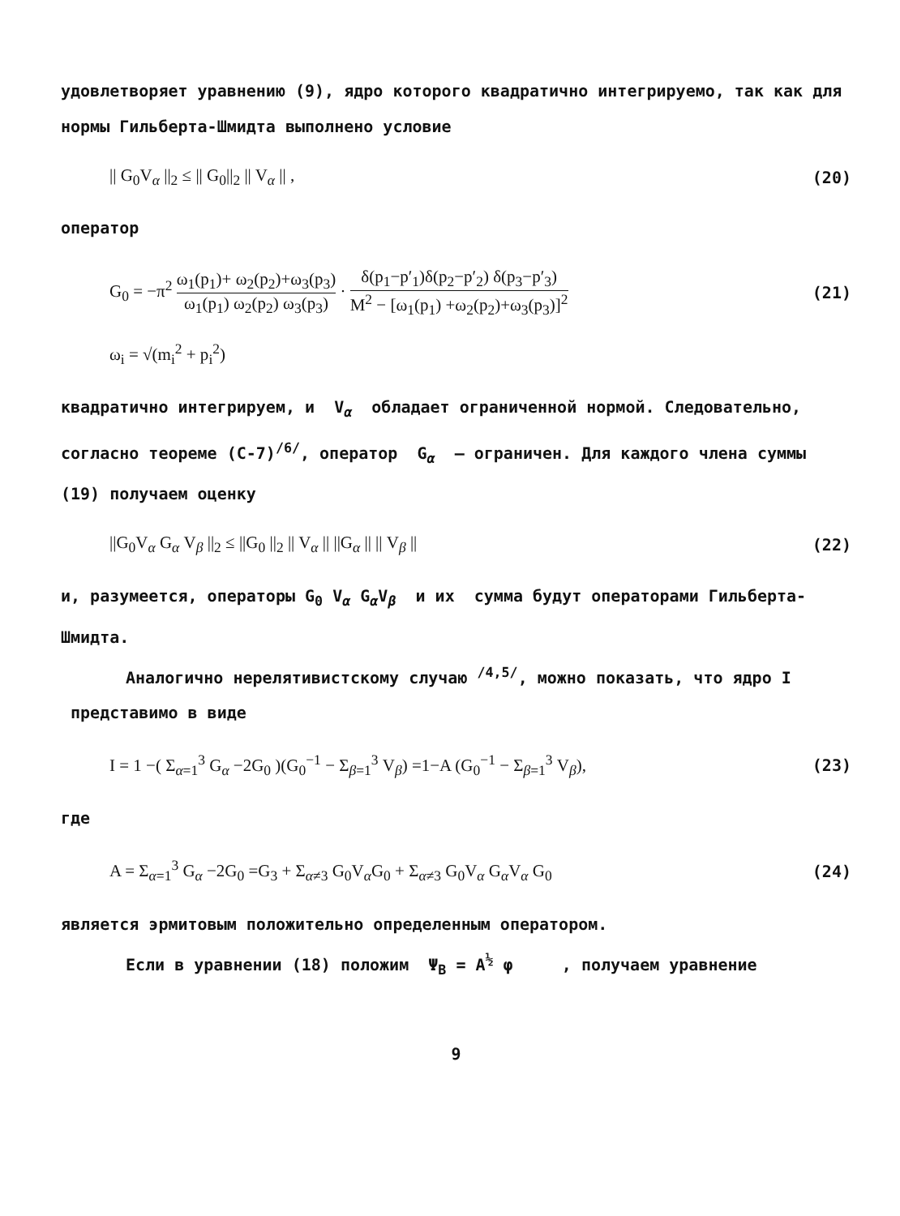удовлетворяет уравнению (9), ядро которого квадратично интегрируемо, так как для нормы Гильберта-Шмидта выполнено условие
|| G<sub>0</sub>V<sub>α</sub> ||<sub>2</sub> ≤ || G<sub>0</sub>||<sub>2</sub> || V<sub>α</sub> || , (20)
оператор
G<sub>0</sub> = −π<sup>2</sup> ω<sub>1</sub>(p<sub>1</sub>)+ ω<sub>2</sub>(p<sub>2</sub>)+ω<sub>3</sub>(p<sub>3</sub>) ω<sub>1</sub>(p<sub>1</sub>) ω<sub>2</sub>(p<sub>2</sub>) ω<sub>3</sub>(p<sub>3</sub>) · δ(p<sub>1</sub>−p′<sub>1</sub>)δ(p<sub>2</sub>−p′<sub>2</sub>) δ(p<sub>3</sub>−p′<sub>3</sub>) M<sup>2</sup> − [ω<sub>1</sub>(p<sub>1</sub>) +ω<sub>2</sub>(p<sub>2</sub>)+ω<sub>3</sub>(p<sub>3</sub>)]<sup>2</sup> (21)
ω<sub>i</sub> = √(m<sub>i</sub><sup>2</sup> + p<sub>i</sub><sup>2</sup>)
квадратично интегрируем, и V<sub>α</sub> обладает ограниченной нормой. Следовательно, согласно теореме (C-7)<sup>/6/</sup>, оператор G<sub>α</sub> – ограничен. Для каждого члена суммы (19) получаем оценку
||G<sub>0</sub>V<sub>α</sub> G<sub>α</sub> V<sub>β</sub> ||<sub>2</sub> ≤ ||G<sub>0</sub> ||<sub>2</sub> || V<sub>α</sub> || ||G<sub>α</sub> || || V<sub>β</sub> || (22)
и, разумеется, операторы G<sub>0</sub> V<sub>α</sub> G<sub>α</sub>V<sub>β</sub> и их сумма будут операторами Гильберта-Шмидта.
Аналогично нерелятивистскому случаю <sup>/4,5/</sup>, можно показать, что ядро I представимо в виде
I = 1 −( Σ<sub>α=1</sub><sup>3</sup> G<sub>α</sub> −2G<sub>0</sub> )(G<sub>0</sub><sup>−1</sup> − Σ<sub>β=1</sub><sup>3</sup> V<sub>β</sub>) =1−A (G<sub>0</sub><sup>−1</sup> − Σ<sub>β=1</sub><sup>3</sup> V<sub>β</sub>), (23)
где
A = Σ<sub>α=1</sub><sup>3</sup> G<sub>α</sub> −2G<sub>0</sub> =G<sub>3</sub> + Σ<sub>α≠3</sub> G<sub>0</sub>V<sub>α</sub>G<sub>0</sub> + Σ<sub>α≠3</sub> G<sub>0</sub>V<sub>α</sub> G<sub>α</sub>V<sub>α</sub> G<sub>0</sub> (24)
является эрмитовым положительно определенным оператором.
Если в уравнении (18) положим Ψ<sub>B</sub> = A<sup>½</sup> φ , получаем уравнение
9